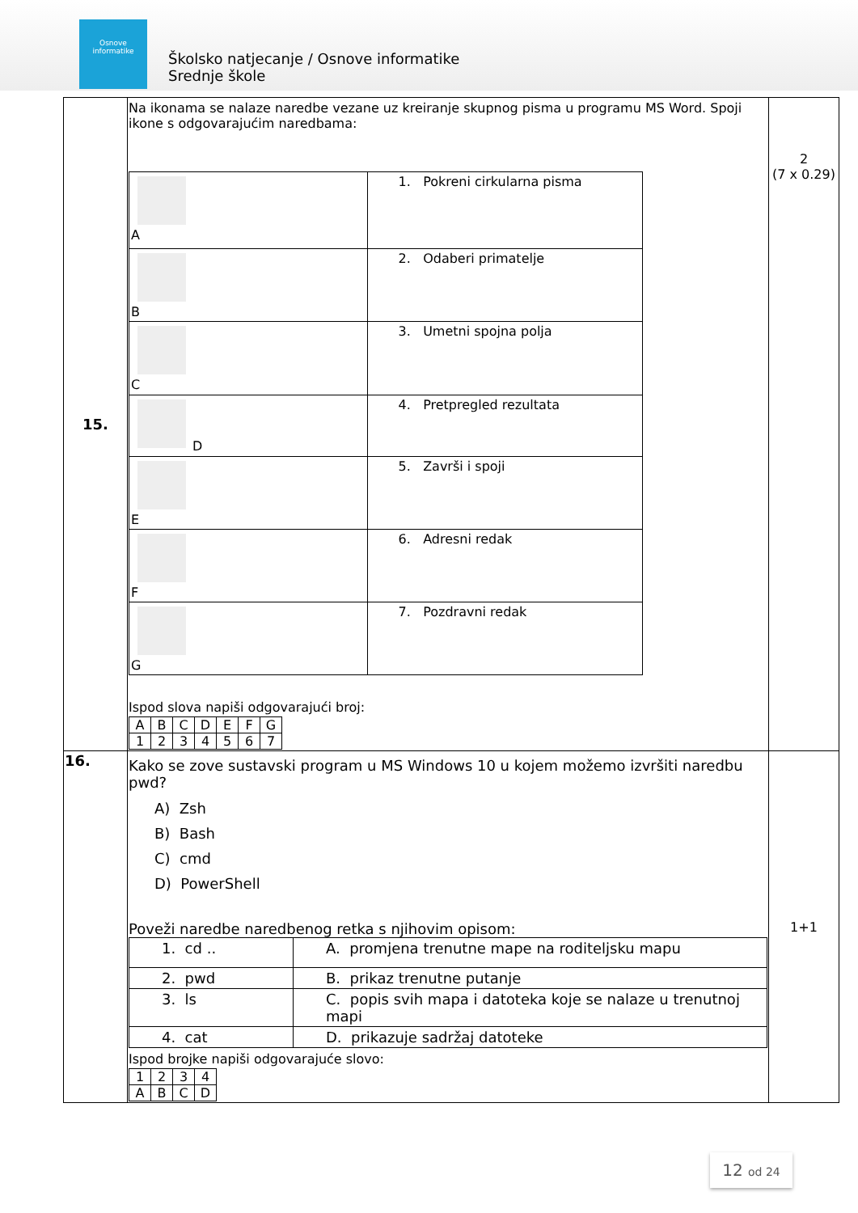Osnove informatike
Školsko natjecanje / Osnove informatike
Srednje škole
| 15. | Na ikonama se nalaze naredbe vezane uz kreiranje skupnog pisma u programu MS Word. Spoji ikone s odgovarajućim naredbama: / A / 1. Pokreni cirkularna pisma / / B / 2. Odaberi primatelje / / C / 3. Umetni spojna polja / / D / 4. Pretpregled rezultata / / E / 5. Završi i spoji / / F / 6. Adresni redak / / G / 7. Pozdravni redak / Ispod slova napiši odgovarajući broj: / A / B / C / D / E / F / G / / 1 / 2 / 3 / 4 / 5 / 6 / 7 / | 2 (7 x 0.29) |
| 16. | Kako se zove sustavski program u MS Windows 10 u kojem možemo izvršiti naredbu pwd? A) Zsh B) Bash C) cmd D) PowerShell Poveži naredbe naredbenog retka s njihovim opisom: / 1. cd .. / A. promjena trenutne mape na roditeljsku mapu / / 2. pwd / B. prikaz trenutne putanje / / 3. ls / C. popis svih mapa i datoteka koje se nalaze u trenutnoj mapi / / 4. cat / D. prikazuje sadržaj datoteke / Ispod brojke napiši odgovarajuće slovo: / 1 / 2 / 3 / 4 / / A / B / C / D / | 1+1 |
12 od 24